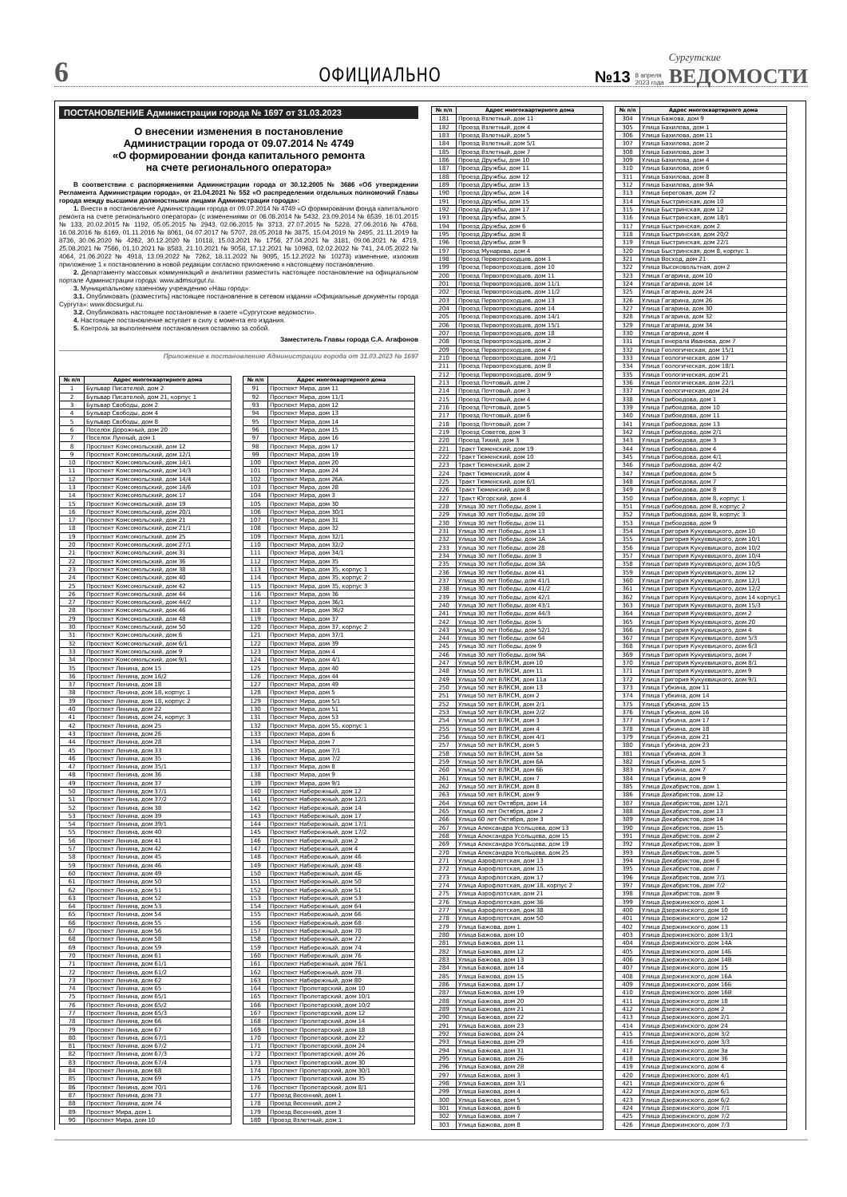6 ОФИЦИАЛЬНО
№13 8 апреля
2023 года Сургутские
ВЕДОМОСТИ
ПОСТАНОВЛЕНИЕ Администрации города № 1697 от 31.03.2023
О внесении изменения в постановление
Администрации города от 09.07.2014 № 4749
«О формировании фонда капитального ремонта
на счете регионального оператора»
В соответствии с распоряжениями Администрации города от 30.12.2005 № 3686 «Об утверждении Регламента Администрации города», от 21.04.2021 № 552 «О распределении отдельных полномочий Главы города между высшими должностными лицами Администрации города»:
1. Внести в постановление Администрации города от 09.07.2014 № 4749 «О формировании фонда капитального ремонта на счете регионального оператора» (с изменениями от 06.08.2014 № 5432, 23.09.2014 № 6539, 16.01.2015 № 133, 20.02.2015 № 1192, 05.05.2015 № 2943, 02.06.2015 № 3713, 27.07.2015 № 5228, 27.06.2016 № 4768, 16.08.2016 № 6169, 01.11.2016 № 8061, 04.07.2017 № 5707, 28.05.2018 № 3875, 15.04.2019 № 2495, 21.11.2019 № 8736, 30.06.2020 № 4262, 30.12.2020 № 10118, 15.03.2021 № 1756, 27.04.2021 № 3181, 09.06.2021 № 4719, 25.08.2021 № 7566, 01.10.2021 № 8583, 21.10.2021 № 9058, 17.12.2021 № 10963, 02.02.2022 № 741, 24.05.2022 № 4064, 21.06.2022 № 4918, 13.09.2022 № 7262, 18.11.2022 № 9095, 15.12.2022 № 10273) изменение, изложив приложение 1 к постановлению в новой редакции согласно приложению к настоящему постановлению.
2. Департаменту массовых коммуникаций и аналитики разместить настоящее постановление на официальном портале Администрации города: www.admsurgut.ru.
3. Муниципальному казенному учреждению «Наш город»:
3.1. Опубликовать (разместить) настоящее постановление в сетевом издании «Официальные документы города Сургута»: www.docsurgut.ru.
3.2. Опубликовать настоящее постановление в газете «Сургутские ведомости».
4. Настоящее постановление вступает в силу с момента его издания.
5. Контроль за выполнением постановления оставляю за собой.
Заместитель Главы города С.А. Агафонов
Приложение к постановлению Администрации города от 31.03.2023 № 1697
| № п/п | Адрес многоквартирного дома |
| --- | --- |
| 1 | Бульвар Писателей, дом 2 |
| 2 | Бульвар Писателей, дом 21, корпус 1 |
| 3 | Бульвар Свободы, дом 2 |
| 4 | Бульвар Свободы, дом 4 |
| 5 | Бульвар Свободы, дом 8 |
| 6 | Поселок Дорожный, дом 20 |
| 7 | Поселок Лунный, дом 1 |
| 8 | Проспект Комсомольский, дом 12 |
| 9 | Проспект Комсомольский, дом 12/1 |
| 10 | Проспект Комсомольский, дом 14/1 |
| 11 | Проспект Комсомольский, дом 14/3 |
| 12 | Проспект Комсомольский, дом 14/4 |
| 13 | Проспект Комсомольский, дом 14/6 |
| 14 | Проспект Комсомольский, дом 17 |
| 15 | Проспект Комсомольский, дом 19 |
| 16 | Проспект Комсомольский, дом 20/1 |
| 17 | Проспект Комсомольский, дом 21 |
| 18 | Проспект Комсомольский, дом 21/1 |
| 19 | Проспект Комсомольский, дом 25 |
| 20 | Проспект Комсомольский, дом 27/1 |
| 21 | Проспект Комсомольский, дом 31 |
| 22 | Проспект Комсомольский, дом 36 |
| 23 | Проспект Комсомольский, дом 38 |
| 24 | Проспект Комсомольский, дом 40 |
| 25 | Проспект Комсомольский, дом 42 |
| 26 | Проспект Комсомольский, дом 44 |
| 27 | Проспект Комсомольский, дом 44/2 |
| 28 | Проспект Комсомольский, дом 46 |
| 29 | Проспект Комсомольский, дом 48 |
| 30 | Проспект Комсомольский, дом 50 |
| 31 | Проспект Комсомольский, дом 6 |
| 32 | Проспект Комсомольский, дом 6/1 |
| 33 | Проспект Комсомольский, дом 9 |
| 34 | Проспект Комсомольский, дом 9/1 |
| 35 | Проспект Ленина, дом 15 |
| 36 | Проспект Ленина, дом 16/2 |
| 37 | Проспект Ленина, дом 18 |
| 38 | Проспект Ленина, дом 18, корпус 1 |
| 39 | Проспект Ленина, дом 18, корпус 2 |
| 40 | Проспект Ленина, дом 22 |
| 41 | Проспект Ленина, дом 24, корпус 3 |
| 42 | Проспект Ленина, дом 25 |
| 43 | Проспект Ленина, дом 26 |
| 44 | Проспект Ленина, дом 28 |
| 45 | Проспект Ленина, дом 33 |
| 46 | Проспект Ленина, дом 35 |
| 47 | Проспект Ленина, дом 35/1 |
| 48 | Проспект Ленина, дом 36 |
| 49 | Проспект Ленина, дом 37 |
| 50 | Проспект Ленина, дом 37/1 |
| 51 | Проспект Ленина, дом 37/2 |
| 52 | Проспект Ленина, дом 38 |
| 53 | Проспект Ленина, дом 39 |
| 54 | Проспект Ленина, дом 39/1 |
| 55 | Проспект Ленина, дом 40 |
| 56 | Проспект Ленина, дом 41 |
| 57 | Проспект Ленина, дом 42 |
| 58 | Проспект Ленина, дом 45 |
| 59 | Проспект Ленина, дом 46 |
| 60 | Проспект Ленина, дом 49 |
| 61 | Проспект Ленина, дом 50 |
| 62 | Проспект Ленина, дом 51 |
| 63 | Проспект Ленина, дом 52 |
| 64 | Проспект Ленина, дом 53 |
| 65 | Проспект Ленина, дом 54 |
| 66 | Проспект Ленина, дом 55 |
| 67 | Проспект Ленина, дом 56 |
| 68 | Проспект Ленина, дом 58 |
| 69 | Проспект Ленина, дом 59 |
| 70 | Проспект Ленина, дом 61 |
| 71 | Проспект Ленина, дом 61/1 |
| 72 | Проспект Ленина, дом 61/2 |
| 73 | Проспект Ленина, дом 62 |
| 74 | Проспект Ленина, дом 65 |
| 75 | Проспект Ленина, дом 65/1 |
| 76 | Проспект Ленина, дом 65/2 |
| 77 | Проспект Ленина, дом 65/3 |
| 78 | Проспект Ленина, дом 66 |
| 79 | Проспект Ленина, дом 67 |
| 80 | Проспект Ленина, дом 67/1 |
| 81 | Проспект Ленина, дом 67/2 |
| 82 | Проспект Ленина, дом 67/3 |
| 83 | Проспект Ленина, дом 67/4 |
| 84 | Проспект Ленина, дом 68 |
| 85 | Проспект Ленина, дом 69 |
| 86 | Проспект Ленина, дом 70/1 |
| 87 | Проспект Ленина, дом 73 |
| 88 | Проспект Ленина, дом 74 |
| 89 | Проспект Мира, дом 1 |
| 90 | Проспект Мира, дом 10 |
| № п/п | Адрес многоквартирного дома |
| --- | --- |
| 91 | Проспект Мира, дом 11 |
| 92 | Проспект Мира, дом 11/1 |
| 93 | Проспект Мира, дом 12 |
| 94 | Проспект Мира, дом 13 |
| 95 | Проспект Мира, дом 14 |
| 96 | Проспект Мира, дом 15 |
| 97 | Проспект Мира, дом 16 |
| 98 | Проспект Мира, дом 17 |
| 99 | Проспект Мира, дом 19 |
| 100 | Проспект Мира, дом 20 |
| 101 | Проспект Мира, дом 24 |
| 102 | Проспект Мира, дом 26А |
| 103 | Проспект Мира, дом 28 |
| 104 | Проспект Мира, дом 3 |
| 105 | Проспект Мира, дом 30 |
| 106 | Проспект Мира, дом 30/1 |
| 107 | Проспект Мира, дом 31 |
| 108 | Проспект Мира, дом 32 |
| 109 | Проспект Мира, дом 32/1 |
| 110 | Проспект Мира, дом 32/2 |
| 111 | Проспект Мира, дом 34/1 |
| 112 | Проспект Мира, дом 35 |
| 113 | Проспект Мира, дом 35, корпус 1 |
| 114 | Проспект Мира, дом 35, корпус 2 |
| 115 | Проспект Мира, дом 35, корпус 3 |
| 116 | Проспект Мира, дом 36 |
| 117 | Проспект Мира, дом 36/1 |
| 118 | Проспект Мира, дом 36/2 |
| 119 | Проспект Мира, дом 37 |
| 120 | Проспект Мира, дом 37, корпус 2 |
| 121 | Проспект Мира, дом 37/1 |
| 122 | Проспект Мира, дом 39 |
| 123 | Проспект Мира, дом 4 |
| 124 | Проспект Мира, дом 4/1 |
| 125 | Проспект Мира, дом 40 |
| 126 | Проспект Мира, дом 44 |
| 127 | Проспект Мира, дом 49 |
| 128 | Проспект Мира, дом 5 |
| 129 | Проспект Мира, дом 5/1 |
| 130 | Проспект Мира, дом 51 |
| 131 | Проспект Мира, дом 53 |
| 132 | Проспект Мира, дом 55, корпус 1 |
| 133 | Проспект Мира, дом 6 |
| 134 | Проспект Мира, дом 7 |
| 135 | Проспект Мира, дом 7/1 |
| 136 | Проспект Мира, дом 7/2 |
| 137 | Проспект Мира, дом 8 |
| 138 | Проспект Мира, дом 9 |
| 139 | Проспект Мира, дом 9/1 |
| 140 | Проспект Набережный, дом 12 |
| 141 | Проспект Набережный, дом 12/1 |
| 142 | Проспект Набережный, дом 14 |
| 143 | Проспект Набережный, дом 17 |
| 144 | Проспект Набережный, дом 17/1 |
| 145 | Проспект Набережный, дом 17/2 |
| 146 | Проспект Набережный, дом 2 |
| 147 | Проспект Набережный, дом 4 |
| 148 | Проспект Набережный, дом 46 |
| 149 | Проспект Набережный, дом 48 |
| 150 | Проспект Набережный, дом 4Б |
| 151 | Проспект Набережный, дом 50 |
| 152 | Проспект Набережный, дом 51 |
| 153 | Проспект Набережный, дом 53 |
| 154 | Проспект Набережный, дом 64 |
| 155 | Проспект Набережный, дом 66 |
| 156 | Проспект Набережный, дом 68 |
| 157 | Проспект Набережный, дом 70 |
| 158 | Проспект Набережный, дом 72 |
| 159 | Проспект Набережный, дом 74 |
| 160 | Проспект Набережный, дом 76 |
| 161 | Проспект Набережный, дом 76/1 |
| 162 | Проспект Набережный, дом 78 |
| 163 | Проспект Набережный, дом 80 |
| 164 | Проспект Пролетарский, дом 10 |
| 165 | Проспект Пролетарский, дом 10/1 |
| 166 | Проспект Пролетарский, дом 10/2 |
| 167 | Проспект Пролетарский, дом 12 |
| 168 | Проспект Пролетарский, дом 14 |
| 169 | Проспект Пролетарский, дом 18 |
| 170 | Проспект Пролетарский, дом 22 |
| 171 | Проспект Пролетарский, дом 24 |
| 172 | Проспект Пролетарский, дом 26 |
| 173 | Проспект Пролетарский, дом 30 |
| 174 | Проспект Пролетарский, дом 30/1 |
| 175 | Проспект Пролетарский, дом 35 |
| 176 | Проспект Пролетарский, дом 8/1 |
| 177 | Проезд Весенний, дом 1 |
| 178 | Проезд Весенний, дом 2 |
| 179 | Проезд Весенний, дом 3 |
| 180 | Проезд Взлетный, дом 1 |
| № п/п | Адрес многоквартирного дома |
| --- | --- |
| 181 | Проезд Взлетный, дом 11 |
| 182 | Проезд Взлетный, дом 4 |
| 183 | Проезд Взлетный, дом 5 |
| 184 | Проезд Взлетный, дом 5/1 |
| 185 | Проезд Взлетный, дом 7 |
| 186 | Проезд Дружбы, дом 10 |
| 187 | Проезд Дружбы, дом 11 |
| 188 | Проезд Дружбы, дом 12 |
| 189 | Проезд Дружбы, дом 13 |
| 190 | Проезд Дружбы, дом 14 |
| 191 | Проезд Дружбы, дом 15 |
| 192 | Проезд Дружбы, дом 17 |
| 193 | Проезд Дружбы, дом 5 |
| 194 | Проезд Дружбы, дом 6 |
| 195 | Проезд Дружбы, дом 8 |
| 196 | Проезд Дружбы, дом 9 |
| 197 | Проезд Мунарева, дом 4 |
| 198 | Проезд Первопроходцев, дом 1 |
| 199 | Проезд Первопроходцев, дом 10 |
| 200 | Проезд Первопроходцев, дом 11 |
| 201 | Проезд Первопроходцев, дом 11/1 |
| 202 | Проезд Первопроходцев, дом 11/2 |
| 203 | Проезд Первопроходцев, дом 13 |
| 204 | Проезд Первопроходцев, дом 14 |
| 205 | Проезд Первопроходцев, дом 14/1 |
| 206 | Проезд Первопроходцев, дом 15/1 |
| 207 | Проезд Первопроходцев, дом 18 |
| 208 | Проезд Первопроходцев, дом 2 |
| 209 | Проезд Первопроходцев, дом 4 |
| 210 | Проезд Первопроходцев, дом 7/1 |
| 211 | Проезд Первопроходцев, дом 8 |
| 212 | Проезд Первопроходцев, дом 9 |
| 213 | Проезд Почтовый, дом 2 |
| 214 | Проезд Почтовый, дом 3 |
| 215 | Проезд Почтовый, дом 4 |
| 216 | Проезд Почтовый, дом 5 |
| 217 | Проезд Почтовый, дом 6 |
| 218 | Проезд Почтовый, дом 7 |
| 219 | Проезд Советов, дом 3 |
| 220 | Проезд Тихий, дом 3 |
| 221 | Тракт Тюменский, дом 19 |
| 222 | Тракт Тюменский, дом 10 |
| 223 | Тракт Тюменский, дом 2 |
| 224 | Тракт Тюменский, дом 4 |
| 225 | Тракт Тюменский, дом 6/1 |
| 226 | Тракт Тюменский, дом 8 |
| 227 | Тракт Югорский, дом 4 |
| 228 | Улица 30 лет Победы, дом 1 |
| 229 | Улица 30 лет Победы, дом 10 |
| 230 | Улица 30 лет Победы, дом 11 |
| 231 | Улица 30 лет Победы, дом 13 |
| 232 | Улица 30 лет Победы, дом 1А |
| 233 | Улица 30 лет Победы, дом 28 |
| 234 | Улица 30 лет Победы, дом 3 |
| 235 | Улица 30 лет Победы, дом 3А |
| 236 | Улица 30 лет Победы, дом 41 |
| 237 | Улица 30 лет Победы, дом 41/1 |
| 238 | Улица 30 лет Победы, дом 41/2 |
| 239 | Улица 30 лет Победы, дом 42/1 |
| 240 | Улица 30 лет Победы, дом 43/1 |
| 241 | Улица 30 лет Победы, дом 44/3 |
| 242 | Улица 30 лет Победы, дом 5 |
| 243 | Улица 30 лет Победы, дом 52/1 |
| 244 | Улица 30 лет Победы, дом 64 |
| 245 | Улица 30 лет Победы, дом 9 |
| 246 | Улица 30 лет Победы, дом 9А |
| 247 | Улица 50 лет ВЛКСМ, дом 10 |
| 248 | Улица 50 лет ВЛКСМ, дом 11 |
| 249 | Улица 50 лет ВЛКСМ, дом 11а |
| 250 | Улица 50 лет ВЛКСМ, дом 13 |
| 251 | Улица 50 лет ВЛКСМ, дом 2 |
| 252 | Улица 50 лет ВЛКСМ, дом 2/1 |
| 253 | Улица 50 лет ВЛКСМ, дом 2/2 |
| 254 | Улица 50 лет ВЛКСМ, дом 3 |
| 255 | Улица 50 лет ВЛКСМ, дом 4 |
| 256 | Улица 50 лет ВЛКСМ, дом 4/1 |
| 257 | Улица 50 лет ВЛКСМ, дом 5 |
| 258 | Улица 50 лет ВЛКСМ, дом 5а |
| 259 | Улица 50 лет ВЛКСМ, дом 6А |
| 260 | Улица 50 лет ВЛКСМ, дом 6Б |
| 261 | Улица 50 лет ВЛКСМ, дом 7 |
| 262 | Улица 50 лет ВЛКСМ, дом 8 |
| 263 | Улица 50 лет ВЛКСМ, дом 9 |
| 264 | Улица 60 лет Октября, дом 14 |
| 265 | Улица 60 лет Октября, дом 2 |
| 266 | Улица 60 лет Октября, дом 3 |
| 267 | Улица Александра Усольцева, дом 13 |
| 268 | Улица Александра Усольцева, дом 15 |
| 269 | Улица Александра Усольцева, дом 19 |
| 270 | Улица Александра Усольцева, дом 25 |
| 271 | Улица Аэрофлотская, дом 13 |
| 272 | Улица Аэрофлотская, дом 15 |
| 273 | Улица Аэрофлотская, дом 17 |
| 274 | Улица Аэрофлотская, дом 18, корпус 2 |
| 275 | Улица Аэрофлотская, дом 21 |
| 276 | Улица Аэрофлотская, дом 36 |
| 277 | Улица Аэрофлотская, дом 38 |
| 278 | Улица Аэрофлотская, дом 50 |
| 279 | Улица Бажова, дом 1 |
| 280 | Улица Бажова, дом 10 |
| 281 | Улица Бажова, дом 11 |
| 282 | Улица Бажова, дом 12 |
| 283 | Улица Бажова, дом 13 |
| 284 | Улица Бажова, дом 14 |
| 285 | Улица Бажова, дом 15 |
| 286 | Улица Бажова, дом 17 |
| 287 | Улица Бажова, дом 19 |
| 288 | Улица Бажова, дом 20 |
| 289 | Улица Бажова, дом 21 |
| 290 | Улица Бажова, дом 22 |
| 291 | Улица Бажова, дом 23 |
| 292 | Улица Бажова, дом 24 |
| 293 | Улица Бажова, дом 29 |
| 294 | Улица Бажова, дом 31 |
| 295 | Улица Бажова, дом 2Б |
| 296 | Улица Бажова, дом 2В |
| 297 | Улица Бажова, дом 3 |
| 298 | Улица Бажова, дом 3/1 |
| 299 | Улица Бажова, дом 4 |
| 300 | Улица Бажова, дом 5 |
| 301 | Улица Бажова, дом 6 |
| 302 | Улица Бажова, дом 7 |
| 303 | Улица Бажова, дом 8 |
| № п/п | Адрес многоквартирного дома |
| --- | --- |
| 304 | Улица Бажова, дом 9 |
| 305 | Улица Бахилова, дом 1 |
| 306 | Улица Бахилова, дом 11 |
| 307 | Улица Бахилова, дом 2 |
| 308 | Улица Бахилова, дом 3 |
| 309 | Улица Бахилова, дом 4 |
| 310 | Улица Бахилова, дом 6 |
| 311 | Улица Бахилова, дом 8 |
| 312 | Улица Бахилова, дом 9А |
| 313 | Улица Береговая, дом 72 |
| 314 | Улица Быстринская, дом 10 |
| 315 | Улица Быстринская, дом 12 |
| 316 | Улица Быстринская, дом 18/1 |
| 317 | Улица Быстринская, дом 2 |
| 318 | Улица Быстринская, дом 20/2 |
| 319 | Улица Быстринская, дом 22/1 |
| 320 | Улица Быстринская, дом 8, корпус 1 |
| 321 | Улица Восход, дом 21 |
| 322 | Улица Высоковольтная, дом 2 |
| 323 | Улица Гагарина, дом 10 |
| 324 | Улица Гагарина, дом 14 |
| 325 | Улица Гагарина, дом 24 |
| 326 | Улица Гагарина, дом 26 |
| 327 | Улица Гагарина, дом 30 |
| 328 | Улица Гагарина, дом 32 |
| 329 | Улица Гагарина, дом 34 |
| 330 | Улица Гагарина, дом 4 |
| 331 | Улица Генерала Иванова, дом 7 |
| 332 | Улица Геологическая, дом 15/1 |
| 333 | Улица Геологическая, дом 17 |
| 334 | Улица Геологическая, дом 18/1 |
| 335 | Улица Геологическая, дом 21 |
| 336 | Улица Геологическая, дом 22/1 |
| 337 | Улица Геологическая, дом 24 |
| 338 | Улица Грибоедова, дом 1 |
| 339 | Улица Грибоедова, дом 10 |
| 340 | Улица Грибоедова, дом 11 |
| 341 | Улица Грибоедова, дом 13 |
| 342 | Улица Грибоедова, дом 2/1 |
| 343 | Улица Грибоедова, дом 3 |
| 344 | Улица Грибоедова, дом 4 |
| 345 | Улица Грибоедова, дом 4/1 |
| 346 | Улица Грибоедова, дом 4/2 |
| 347 | Улица Грибоедова, дом 5 |
| 348 | Улица Грибоедова, дом 7 |
| 349 | Улица Грибоедова, дом 8 |
| 350 | Улица Грибоедова, дом 8, корпус 1 |
| 351 | Улица Грибоедова, дом 8, корпус 2 |
| 352 | Улица Грибоедова, дом 8, корпус 3 |
| 353 | Улица Грибоедова, дом 9 |
| 354 | Улица Григория Кукуевицкого, дом 10 |
| 355 | Улица Григория Кукуевицкого, дом 10/1 |
| 356 | Улица Григория Кукуевицкого, дом 10/2 |
| 357 | Улица Григория Кукуевицкого, дом 10/4 |
| 358 | Улица Григория Кукуевицкого, дом 10/5 |
| 359 | Улица Григория Кукуевицкого, дом 12 |
| 360 | Улица Григория Кукуевицкого, дом 12/1 |
| 361 | Улица Григория Кукуевицкого, дом 12/2 |
| 362 | Улица Григория Кукуевицкого, дом 14 корпус1 |
| 363 | Улица Григория Кукуевицкого, дом 15/3 |
| 364 | Улица Григория Кукуевицкого, дом 2 |
| 365 | Улица Григория Кукуевицкого, дом 20 |
| 366 | Улица Григория Кукуевицкого, дом 4 |
| 367 | Улица Григория Кукуевицкого, дом 5/3 |
| 368 | Улица Григория Кукуевицкого, дом 6/3 |
| 369 | Улица Григория Кукуевицкого, дом 7 |
| 370 | Улица Григория Кукуевицкого, дом 8/1 |
| 371 | Улица Григория Кукуевицкого, дом 9 |
| 372 | Улица Григория Кукуевицкого, дом 9/1 |
| 373 | Улица Губкина, дом 11 |
| 374 | Улица Губкина, дом 14 |
| 375 | Улица Губкина, дом 15 |
| 376 | Улица Губкина, дом 16 |
| 377 | Улица Губкина, дом 17 |
| 378 | Улица Губкина, дом 18 |
| 379 | Улица Губкина, дом 21 |
| 380 | Улица Губкина, дом 23 |
| 381 | Улица Губкина, дом 3 |
| 382 | Улица Губкина, дом 5 |
| 383 | Улица Губкина, дом 7 |
| 384 | Улица Губкина, дом 9 |
| 385 | Улица Декабристов, дом 1 |
| 386 | Улица Декабристов, дом 12 |
| 387 | Улица Декабристов, дом 12/1 |
| 388 | Улица Декабристов, дом 13 |
| 389 | Улица Декабристов, дом 14 |
| 390 | Улица Декабристов, дом 15 |
| 391 | Улица Декабристов, дом 2 |
| 392 | Улица Декабристов, дом 3 |
| 393 | Улица Декабристов, дом 5 |
| 394 | Улица Декабристов, дом 6 |
| 395 | Улица Декабристов, дом 7 |
| 396 | Улица Декабристов, дом 7/1 |
| 397 | Улица Декабристов, дом 7/2 |
| 398 | Улица Декабристов, дом 9 |
| 399 | Улица Дзержинского, дом 1 |
| 400 | Улица Дзержинского, дом 10 |
| 401 | Улица Дзержинского, дом 12 |
| 402 | Улица Дзержинского, дом 13 |
| 403 | Улица Дзержинского, дом 13/1 |
| 404 | Улица Дзержинского, дом 14А |
| 405 | Улица Дзержинского, дом 14Б |
| 406 | Улица Дзержинского, дом 14В |
| 407 | Улица Дзержинского, дом 15 |
| 408 | Улица Дзержинского, дом 16А |
| 409 | Улица Дзержинского, дом 16Б |
| 410 | Улица Дзержинского, дом 16В |
| 411 | Улица Дзержинского, дом 18 |
| 412 | Улица Дзержинского, дом 2 |
| 413 | Улица Дзержинского, дом 2/1 |
| 414 | Улица Дзержинского, дом 24 |
| 415 | Улица Дзержинского, дом 3/2 |
| 416 | Улица Дзержинского, дом 3/3 |
| 417 | Улица Дзержинского, дом 3а |
| 418 | Улица Дзержинского, дом 36 |
| 419 | Улица Дзержинского, дом 4 |
| 420 | Улица Дзержинского, дом 4/1 |
| 421 | Улица Дзержинского, дом 6 |
| 422 | Улица Дзержинского, дом 6/1 |
| 423 | Улица Дзержинского, дом 6/2 |
| 424 | Улица Дзержинского, дом 7/1 |
| 425 | Улица Дзержинского, дом 7/2 |
| 426 | Улица Дзержинского, дом 7/3 |